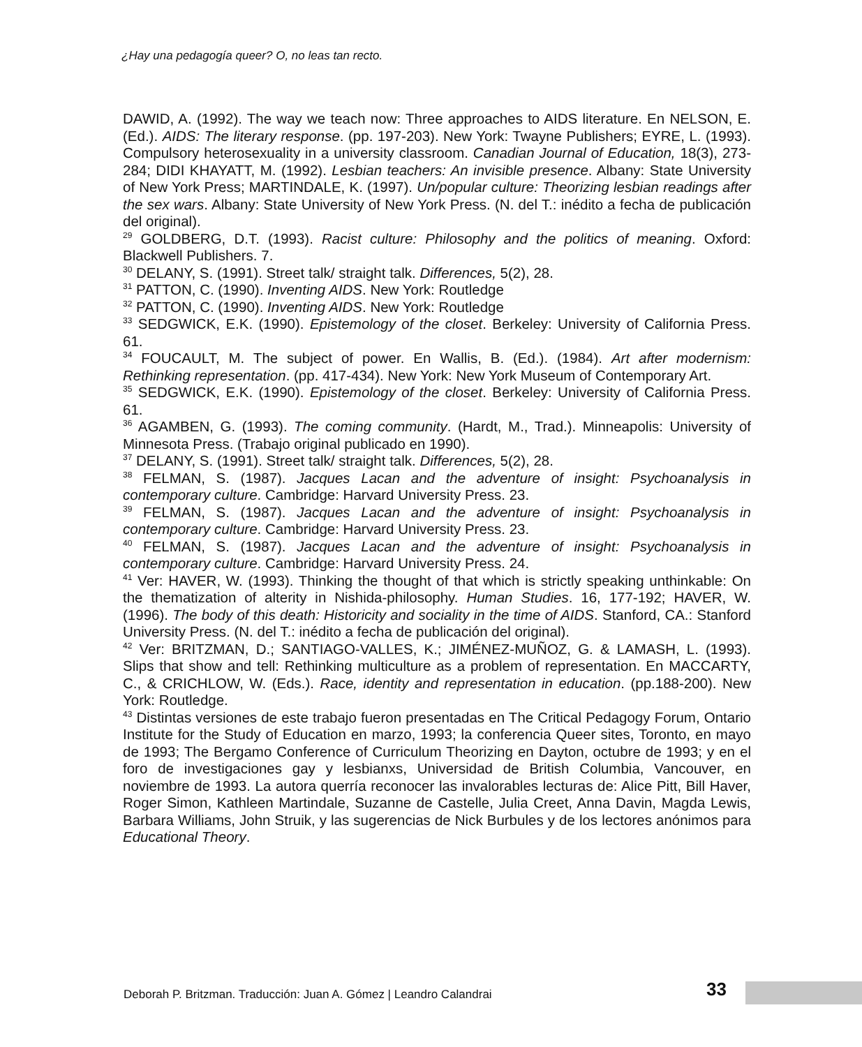¿Hay una pedagogía queer? O, no leas tan recto.
DAWID, A. (1992). The way we teach now: Three approaches to AIDS literature. En NELSON, E. (Ed.). AIDS: The literary response. (pp. 197-203). New York: Twayne Publishers; EYRE, L. (1993). Compulsory heterosexuality in a university classroom. Canadian Journal of Education, 18(3), 273-284; DIDI KHAYATT, M. (1992). Lesbian teachers: An invisible presence. Albany: State University of New York Press; MARTINDALE, K. (1997). Un/popular culture: Theorizing lesbian readings after the sex wars. Albany: State University of New York Press. (N. del T.: inédito a fecha de publicación del original).
<sup>29</sup> GOLDBERG, D.T. (1993). Racist culture: Philosophy and the politics of meaning. Oxford: Blackwell Publishers. 7.
<sup>30</sup> DELANY, S. (1991). Street talk/ straight talk. Differences, 5(2), 28.
<sup>31</sup> PATTON, C. (1990). Inventing AIDS. New York: Routledge
<sup>32</sup> PATTON, C. (1990). Inventing AIDS. New York: Routledge
<sup>33</sup> SEDGWICK, E.K. (1990). Epistemology of the closet. Berkeley: University of California Press. 61.
<sup>34</sup> FOUCAULT, M. The subject of power. En Wallis, B. (Ed.). (1984). Art after modernism: Rethinking representation. (pp. 417-434). New York: New York Museum of Contemporary Art.
<sup>35</sup> SEDGWICK, E.K. (1990). Epistemology of the closet. Berkeley: University of California Press. 61.
<sup>36</sup> AGAMBEN, G. (1993). The coming community. (Hardt, M., Trad.). Minneapolis: University of Minnesota Press. (Trabajo original publicado en 1990).
<sup>37</sup> DELANY, S. (1991). Street talk/ straight talk. Differences, 5(2), 28.
<sup>38</sup> FELMAN, S. (1987). Jacques Lacan and the adventure of insight: Psychoanalysis in contemporary culture. Cambridge: Harvard University Press. 23.
<sup>39</sup> FELMAN, S. (1987). Jacques Lacan and the adventure of insight: Psychoanalysis in contemporary culture. Cambridge: Harvard University Press. 23.
<sup>40</sup> FELMAN, S. (1987). Jacques Lacan and the adventure of insight: Psychoanalysis in contemporary culture. Cambridge: Harvard University Press. 24.
<sup>41</sup> Ver: HAVER, W. (1993). Thinking the thought of that which is strictly speaking unthinkable: On the thematization of alterity in Nishida-philosophy. Human Studies. 16, 177-192; HAVER, W. (1996). The body of this death: Historicity and sociality in the time of AIDS. Stanford, CA.: Stanford University Press. (N. del T.: inédito a fecha de publicación del original).
<sup>42</sup> Ver: BRITZMAN, D.; SANTIAGO-VALLES, K.; JIMÉNEZ-MUÑOZ, G. & LAMASH, L. (1993). Slips that show and tell: Rethinking multiculture as a problem of representation. En MACCARTY, C., & CRICHLOW, W. (Eds.). Race, identity and representation in education. (pp.188-200). New York: Routledge.
<sup>43</sup> Distintas versiones de este trabajo fueron presentadas en The Critical Pedagogy Forum, Ontario Institute for the Study of Education en marzo, 1993; la conferencia Queer sites, Toronto, en mayo de 1993; The Bergamo Conference of Curriculum Theorizing en Dayton, octubre de 1993; y en el foro de investigaciones gay y lesbianxs, Universidad de British Columbia, Vancouver, en noviembre de 1993. La autora querría reconocer las invalorables lecturas de: Alice Pitt, Bill Haver, Roger Simon, Kathleen Martindale, Suzanne de Castelle, Julia Creet, Anna Davin, Magda Lewis, Barbara Williams, John Struik, y las sugerencias de Nick Burbules y de los lectores anónimos para Educational Theory.
Deborah P. Britzman. Traducción: Juan A. Gómez | Leandro Calandrai
33